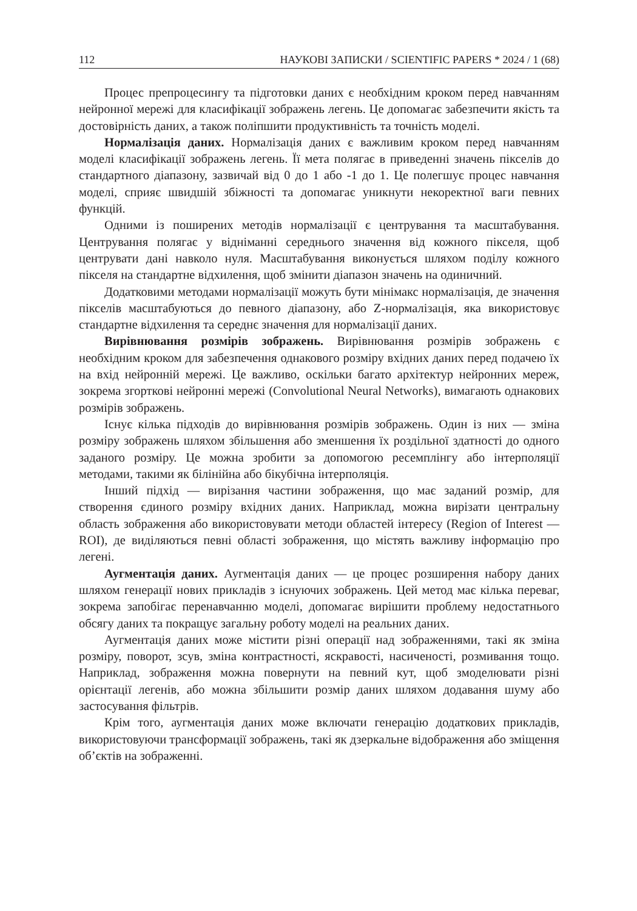112 НАУКОВІ ЗАПИСКИ / SCIENTIFIC PAPERS * 2024 / 1 (68)
Процес препроцесингу та підготовки даних є необхідним кроком перед навчанням нейронної мережі для класифікації зображень легень. Це допомагає забезпечити якість та достовірність даних, а також поліпшити продуктивність та точність моделі.
Нормалізація даних. Нормалізація даних є важливим кроком перед навчанням моделі класифікації зображень легень. Її мета полягає в приведенні значень пікселів до стандартного діапазону, зазвичай від 0 до 1 або -1 до 1. Це полегшує процес навчання моделі, сприяє швидшій збіжності та допомагає уникнути некоректної ваги певних функцій.
Одними із поширених методів нормалізації є центрування та масштабування. Центрування полягає у відніманні середнього значення від кожного пікселя, щоб центрувати дані навколо нуля. Масштабування виконується шляхом поділу кожного пікселя на стандартне відхилення, щоб змінити діапазон значень на одиничний.
Додатковими методами нормалізації можуть бути мінімакс нормалізація, де значення пікселів масштабуються до певного діапазону, або Z-нормалізація, яка використовує стандартне відхилення та середнє значення для нормалізації даних.
Вирівнювання розмірів зображень. Вирівнювання розмірів зображень є необхідним кроком для забезпечення однакового розміру вхідних даних перед подачею їх на вхід нейронній мережі. Це важливо, оскільки багато архітектур нейронних мереж, зокрема згорткові нейронні мережі (Convolutional Neural Networks), вимагають однакових розмірів зображень.
Існує кілька підходів до вирівнювання розмірів зображень. Один із них — зміна розміру зображень шляхом збільшення або зменшення їх роздільної здатності до одного заданого розміру. Це можна зробити за допомогою ресемплінгу або інтерполяції методами, такими як білінійна або бікубічна інтерполяція.
Інший підхід — вирізання частини зображення, що має заданий розмір, для створення єдиного розміру вхідних даних. Наприклад, можна вирізати центральну область зображення або використовувати методи областей інтересу (Region of Interest — ROI), де виділяються певні області зображення, що містять важливу інформацію про легені.
Аугментація даних. Аугментація даних — це процес розширення набору даних шляхом генерації нових прикладів з існуючих зображень. Цей метод має кілька переваг, зокрема запобігає перенавчанню моделі, допомагає вирішити проблему недостатнього обсягу даних та покращує загальну роботу моделі на реальних даних.
Аугментація даних може містити різні операції над зображеннями, такі як зміна розміру, поворот, зсув, зміна контрастності, яскравості, насиченості, розмивання тощо. Наприклад, зображення можна повернути на певний кут, щоб змоделювати різні орієнтації легенів, або можна збільшити розмір даних шляхом додавання шуму або застосування фільтрів.
Крім того, аугментація даних може включати генерацію додаткових прикладів, використовуючи трансформації зображень, такі як дзеркальне відображення або зміщення об’єктів на зображенні.